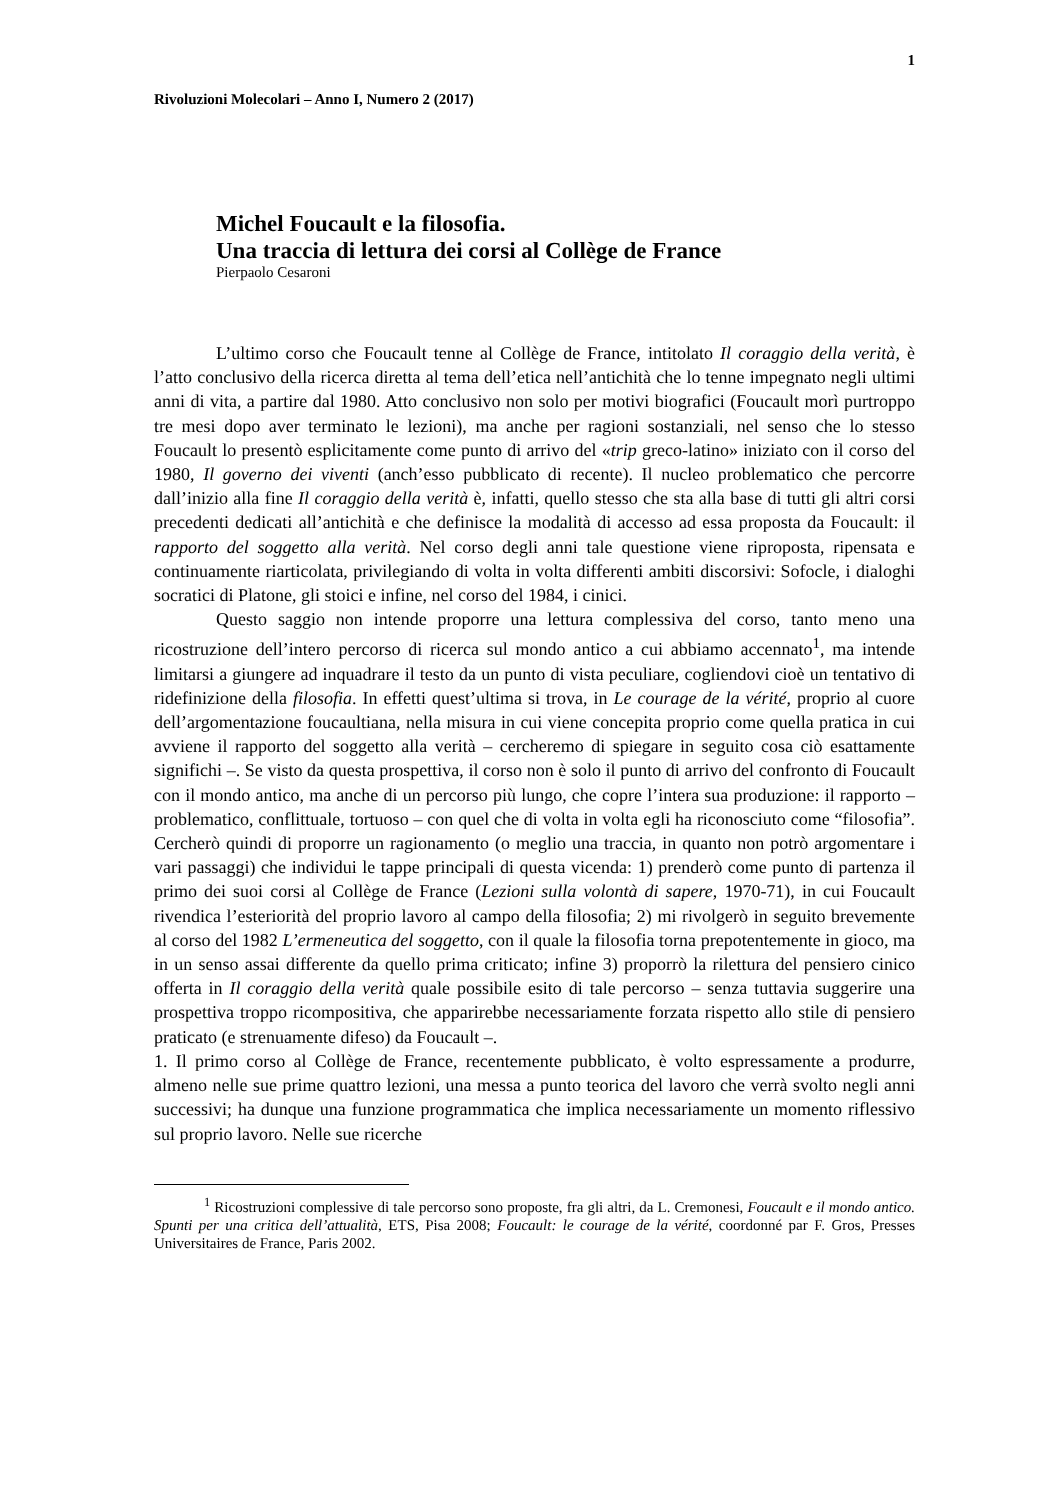1
Rivoluzioni Molecolari – Anno I, Numero 2 (2017)
Michel Foucault e la filosofia.
Una traccia di lettura dei corsi al Collège de France
Pierpaolo Cesaroni
L’ultimo corso che Foucault tenne al Collège de France, intitolato Il coraggio della verità, è l’atto conclusivo della ricerca diretta al tema dell’etica nell’antichità che lo tenne impegnato negli ultimi anni di vita, a partire dal 1980. Atto conclusivo non solo per motivi biografici (Foucault morì purtroppo tre mesi dopo aver terminato le lezioni), ma anche per ragioni sostanziali, nel senso che lo stesso Foucault lo presentò esplicitamente come punto di arrivo del «trip greco-latino» iniziato con il corso del 1980, Il governo dei viventi (anch’esso pubblicato di recente). Il nucleo problematico che percorre dall’inizio alla fine Il coraggio della verità è, infatti, quello stesso che sta alla base di tutti gli altri corsi precedenti dedicati all’antichità e che definisce la modalità di accesso ad essa proposta da Foucault: il rapporto del soggetto alla verità. Nel corso degli anni tale questione viene riproposta, ripensata e continuamente riarticolata, privilegiando di volta in volta differenti ambiti discorsivi: Sofocle, i dialoghi socratici di Platone, gli stoici e infine, nel corso del 1984, i cinici.
Questo saggio non intende proporre una lettura complessiva del corso, tanto meno una ricostruzione dell’intero percorso di ricerca sul mondo antico a cui abbiamo accennato<sup>1</sup>, ma intende limitarsi a giungere ad inquadrare il testo da un punto di vista peculiare, cogliendovi cioè un tentativo di ridefinizione della filosofia. In effetti quest’ultima si trova, in Le courage de la vérité, proprio al cuore dell’argomentazione foucaultiana, nella misura in cui viene concepita proprio come quella pratica in cui avviene il rapporto del soggetto alla verità – cercheremo di spiegare in seguito cosa ciò esattamente significhi –. Se visto da questa prospettiva, il corso non è solo il punto di arrivo del confronto di Foucault con il mondo antico, ma anche di un percorso più lungo, che copre l’intera sua produzione: il rapporto – problematico, conflittuale, tortuoso – con quel che di volta in volta egli ha riconosciuto come “filosofia”. Cercherò quindi di proporre un ragionamento (o meglio una traccia, in quanto non potrò argomentare i vari passaggi) che individui le tappe principali di questa vicenda: 1) prenderò come punto di partenza il primo dei suoi corsi al Collège de France (Lezioni sulla volontà di sapere, 1970-71), in cui Foucault rivendica l’esteriorità del proprio lavoro al campo della filosofia; 2) mi rivolgerò in seguito brevemente al corso del 1982 L’ermeneutica del soggetto, con il quale la filosofia torna prepotentemente in gioco, ma in un senso assai differente da quello prima criticato; infine 3) proporrò la rilettura del pensiero cinico offerta in Il coraggio della verità quale possibile esito di tale percorso – senza tuttavia suggerire una prospettiva troppo ricompositiva, che apparirebbe necessariamente forzata rispetto allo stile di pensiero praticato (e strenuamente difeso) da Foucault –.
1. Il primo corso al Collège de France, recentemente pubblicato, è volto espressamente a produrre, almeno nelle sue prime quattro lezioni, una messa a punto teorica del lavoro che verrà svolto negli anni successivi; ha dunque una funzione programmatica che implica necessariamente un momento riflessivo sul proprio lavoro. Nelle sue ricerche
<sup>1</sup> Ricostruzioni complessive di tale percorso sono proposte, fra gli altri, da L. Cremonesi, Foucault e il mondo antico. Spunti per una critica dell’attualità, ETS, Pisa 2008; Foucault: le courage de la vérité, coordonné par F. Gros, Presses Universitaires de France, Paris 2002.